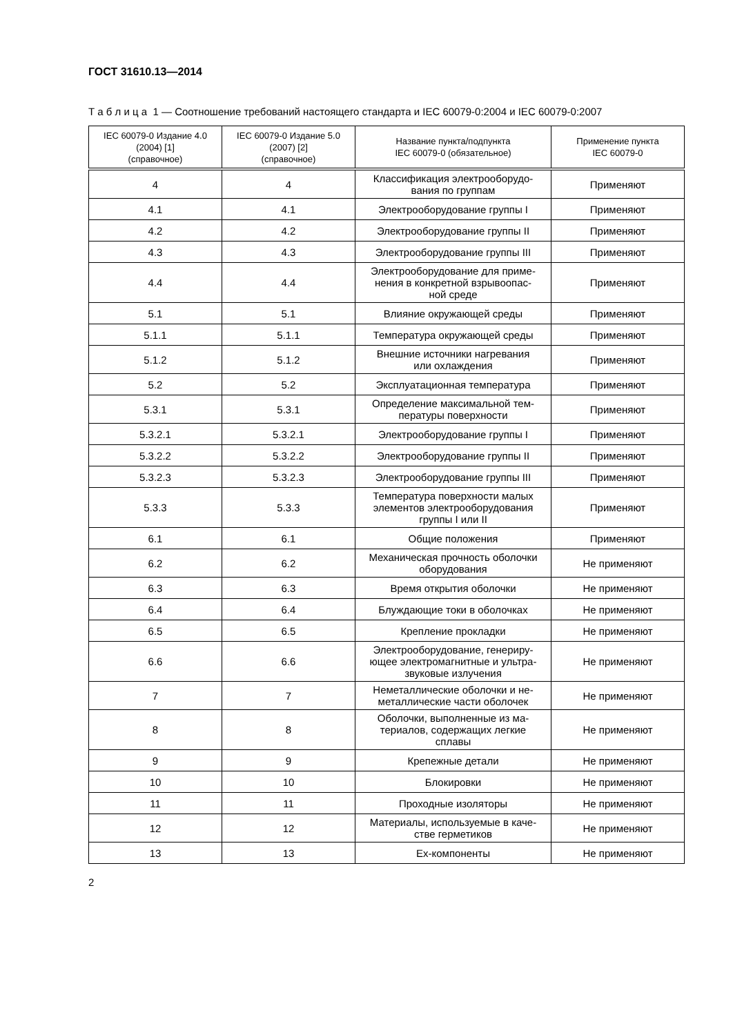ГОСТ 31610.13—2014
Т а б л и ц а 1 — Соотношение требований настоящего стандарта и IEC 60079-0:2004 и IEC 60079-0:2007
| IEC 60079-0 Издание 4.0 (2004) [1] (справочное) | IEC 60079-0 Издание 5.0 (2007) [2] (справочное) | Название пункта/подпункта IEC 60079-0 (обязательное) | Применение пункта IEC 60079-0 |
| --- | --- | --- | --- |
| 4 | 4 | Классификация электрооборудо- вания по группам | Применяют |
| 4.1 | 4.1 | Электрооборудование группы I | Применяют |
| 4.2 | 4.2 | Электрооборудование группы II | Применяют |
| 4.3 | 4.3 | Электрооборудование группы III | Применяют |
| 4.4 | 4.4 | Электрооборудование для приме- нения в конкретной взрывоопас- ной среде | Применяют |
| 5.1 | 5.1 | Влияние окружающей среды | Применяют |
| 5.1.1 | 5.1.1 | Температура окружающей среды | Применяют |
| 5.1.2 | 5.1.2 | Внешние источники нагревания или охлаждения | Применяют |
| 5.2 | 5.2 | Эксплуатационная температура | Применяют |
| 5.3.1 | 5.3.1 | Определение максимальной тем- пературы поверхности | Применяют |
| 5.3.2.1 | 5.3.2.1 | Электрооборудование группы I | Применяют |
| 5.3.2.2 | 5.3.2.2 | Электрооборудование группы II | Применяют |
| 5.3.2.3 | 5.3.2.3 | Электрооборудование группы III | Применяют |
| 5.3.3 | 5.3.3 | Температура поверхности малых элементов электрооборудования группы I или II | Применяют |
| 6.1 | 6.1 | Общие положения | Применяют |
| 6.2 | 6.2 | Механическая прочность оболочки оборудования | Не применяют |
| 6.3 | 6.3 | Время открытия оболочки | Не применяют |
| 6.4 | 6.4 | Блуждающие токи в оболочках | Не применяют |
| 6.5 | 6.5 | Крепление прокладки | Не применяют |
| 6.6 | 6.6 | Электрооборудование, генериру- ющее электромагнитные и ультра- звуковые излучения | Не применяют |
| 7 | 7 | Неметаллические оболочки и не- металлические части оболочек | Не применяют |
| 8 | 8 | Оболочки, выполненные из ма- териалов, содержащих легкие сплавы | Не применяют |
| 9 | 9 | Крепежные детали | Не применяют |
| 10 | 10 | Блокировки | Не применяют |
| 11 | 11 | Проходные изоляторы | Не применяют |
| 12 | 12 | Материалы, используемые в каче- стве герметиков | Не применяют |
| 13 | 13 | Ex-компоненты | Не применяют |
2